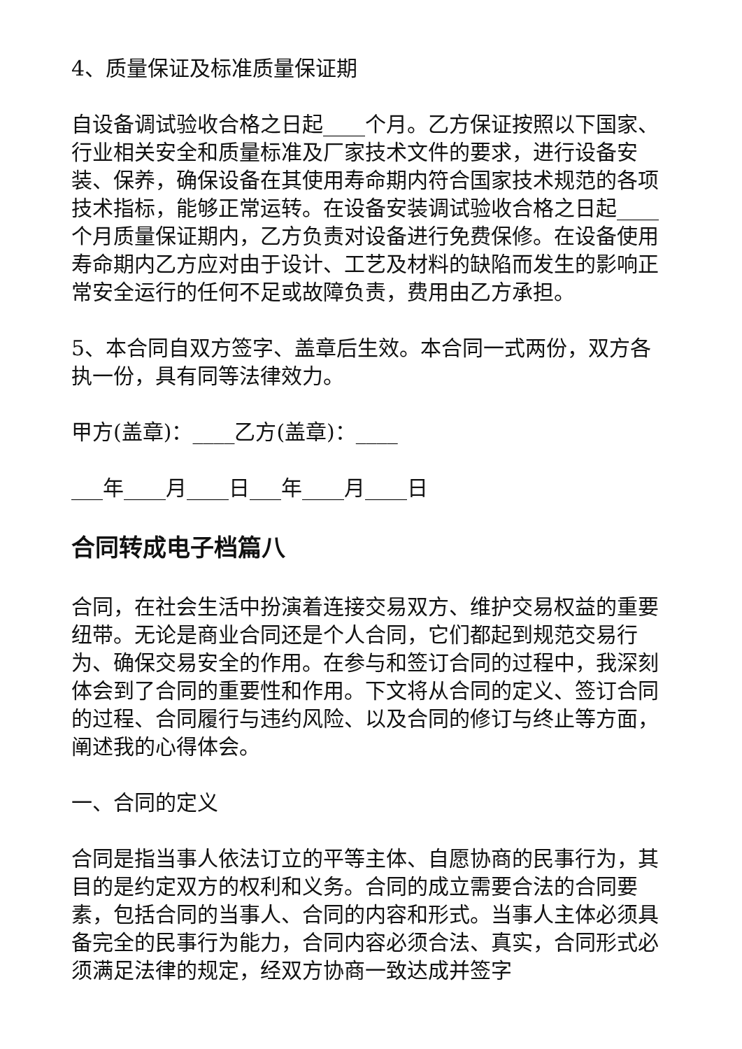4、质量保证及标准质量保证期
自设备调试验收合格之日起____个月。乙方保证按照以下国家、行业相关安全和质量标准及厂家技术文件的要求，进行设备安装、保养，确保设备在其使用寿命期内符合国家技术规范的各项技术指标，能够正常运转。在设备安装调试验收合格之日起____个月质量保证期内，乙方负责对设备进行免费保修。在设备使用寿命期内乙方应对由于设计、工艺及材料的缺陷而发生的影响正常安全运行的任何不足或故障负责，费用由乙方承担。
5、本合同自双方签字、盖章后生效。本合同一式两份，双方各执一份，具有同等法律效力。
甲方(盖章)：____乙方(盖章)：____
___年____月____日___年____月____日
合同转成电子档篇八
合同，在社会生活中扮演着连接交易双方、维护交易权益的重要纽带。无论是商业合同还是个人合同，它们都起到规范交易行为、确保交易安全的作用。在参与和签订合同的过程中，我深刻体会到了合同的重要性和作用。下文将从合同的定义、签订合同的过程、合同履行与违约风险、以及合同的修订与终止等方面，阐述我的心得体会。
一、合同的定义
合同是指当事人依法订立的平等主体、自愿协商的民事行为，其目的是约定双方的权利和义务。合同的成立需要合法的合同要素，包括合同的当事人、合同的内容和形式。当事人主体必须具备完全的民事行为能力，合同内容必须合法、真实，合同形式必须满足法律的规定，经双方协商一致达成并签字